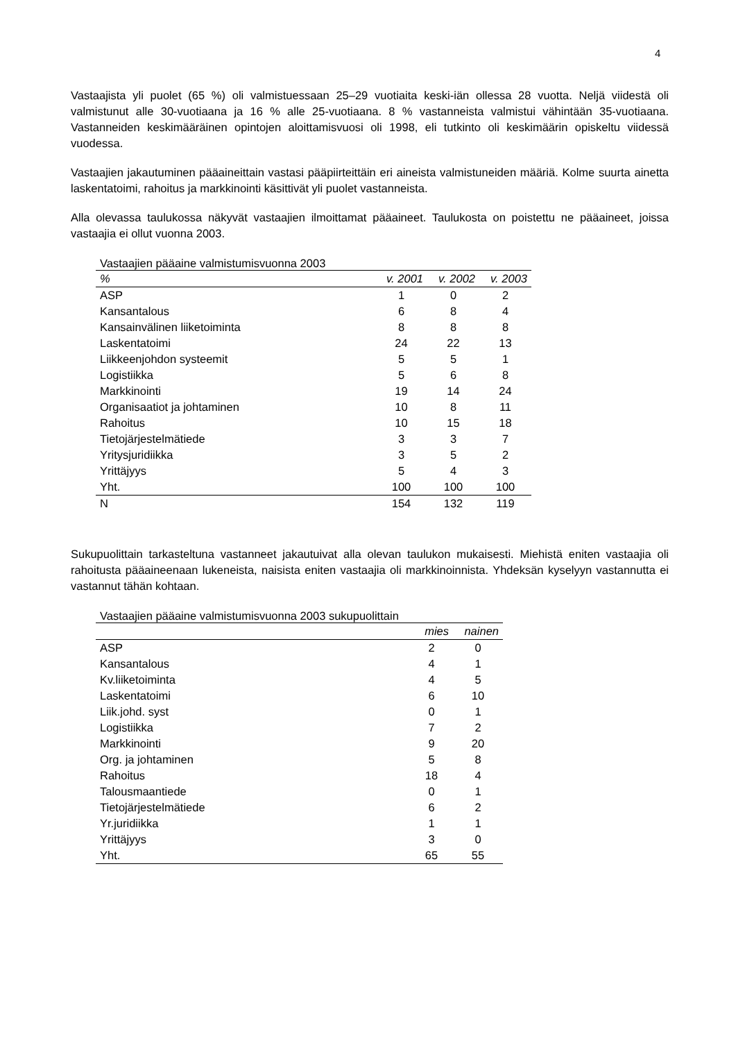4
Vastaajista yli puolet (65 %) oli valmistuessaan 25–29 vuotiaita keski-iän ollessa 28 vuotta. Neljä viidestä oli valmistunut alle 30-vuotiaana ja 16 % alle 25-vuotiaana. 8 % vastanneista valmistui vähintään 35-vuotiaana. Vastanneiden keskimääräinen opintojen aloittamisvuosi oli 1998, eli tutkinto oli keskimäärin opiskeltu viidessä vuodessa.
Vastaajien jakautuminen pääaineittain vastasi pääpiirteittäin eri aineista valmistuneiden määriä. Kolme suurta ainetta laskentatoimi, rahoitus ja markkinointi käsittivät yli puolet vastanneista.
Alla olevassa taulukossa näkyvät vastaajien ilmoittamat pääaineet. Taulukosta on poistettu ne pääaineet, joissa vastaajia ei ollut vuonna 2003.
Vastaajien pääaine valmistumisvuonna 2003
| % | v. 2001 | v. 2002 | v. 2003 |
| --- | --- | --- | --- |
| ASP | 1 | 0 | 2 |
| Kansantalous | 6 | 8 | 4 |
| Kansainvälinen liiketoiminta | 8 | 8 | 8 |
| Laskentatoimi | 24 | 22 | 13 |
| Liikkeenjohdon systeemit | 5 | 5 | 1 |
| Logistiikka | 5 | 6 | 8 |
| Markkinointi | 19 | 14 | 24 |
| Organisaatiot ja johtaminen | 10 | 8 | 11 |
| Rahoitus | 10 | 15 | 18 |
| Tietojärjestelmätiede | 3 | 3 | 7 |
| Yritysjuridiikka | 3 | 5 | 2 |
| Yrittäjyys | 5 | 4 | 3 |
| Yht. | 100 | 100 | 100 |
| N | 154 | 132 | 119 |
Sukupuolittain tarkasteltuna vastanneet jakautuivat alla olevan taulukon mukaisesti. Miehistä eniten vastaajia oli rahoitusta pääaineenaan lukeneista, naisista eniten vastaajia oli markkinoinnista. Yhdeksän kyselyyn vastannutta ei vastannut tähän kohtaan.
Vastaajien pääaine valmistumisvuonna 2003 sukupuolittain
| | mies | nainen |
| --- | --- | --- |
| ASP | 2 | 0 |
| Kansantalous | 4 | 1 |
| Kv.liiketoiminta | 4 | 5 |
| Laskentatoimi | 6 | 10 |
| Liik.johd. syst | 0 | 1 |
| Logistiikka | 7 | 2 |
| Markkinointi | 9 | 20 |
| Org. ja johtaminen | 5 | 8 |
| Rahoitus | 18 | 4 |
| Talousmaantiede | 0 | 1 |
| Tietojärjestelmätiede | 6 | 2 |
| Yr.juridiikka | 1 | 1 |
| Yrittäjyys | 3 | 0 |
| Yht. | 65 | 55 |